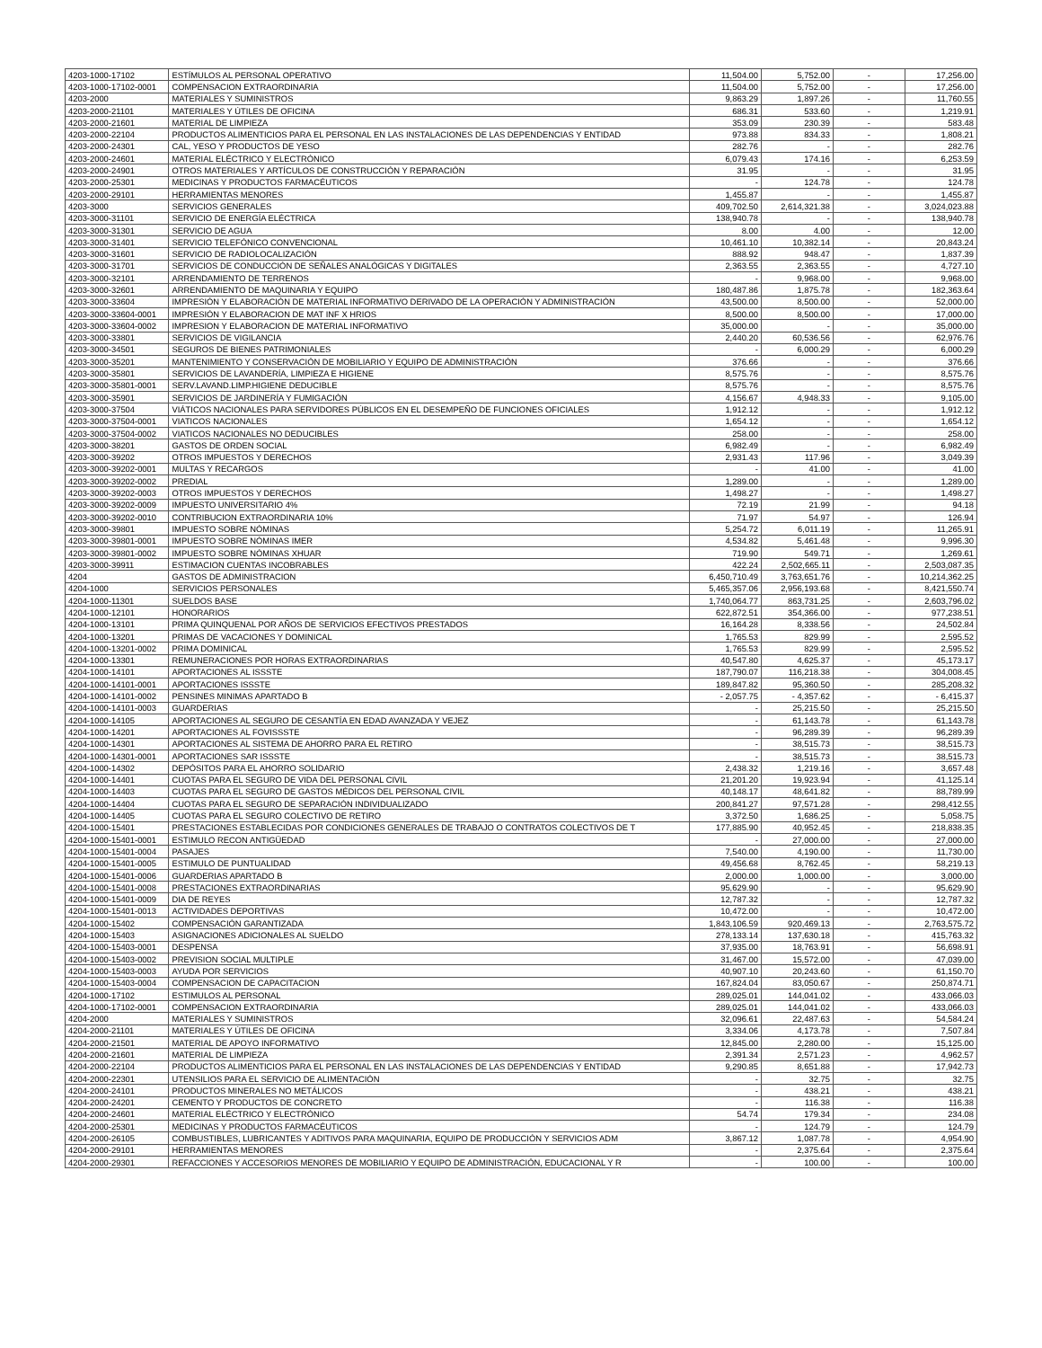| 4203-1000-17102 | ESTÍMULOS AL PERSONAL OPERATIVO | 11,504.00 | 5,752.00 | - | 17,256.00 |
| 4203-1000-17102-0001 | COMPENSACION EXTRAORDINARIA | 11,504.00 | 5,752.00 | - | 17,256.00 |
| 4203-2000 | MATERIALES Y SUMINISTROS | 9,863.29 | 1,897.26 | - | 11,760.55 |
| 4203-2000-21101 | MATERIALES Y ÚTILES DE OFICINA | 686.31 | 533.60 | - | 1,219.91 |
| 4203-2000-21601 | MATERIAL DE LIMPIEZA | 353.09 | 230.39 | - | 583.48 |
| 4203-2000-22104 | PRODUCTOS ALIMENTICIOS PARA EL PERSONAL EN LAS INSTALACIONES DE LAS DEPENDENCIAS Y ENTIDAD | 973.88 | 834.33 | - | 1,808.21 |
| 4203-2000-24301 | CAL, YESO Y PRODUCTOS DE YESO | 282.76 | - | - | 282.76 |
| 4203-2000-24601 | MATERIAL ELÉCTRICO Y ELECTRÓNICO | 6,079.43 | 174.16 | - | 6,253.59 |
| 4203-2000-24901 | OTROS MATERIALES Y ARTÍCULOS DE CONSTRUCCIÓN Y REPARACIÓN | 31.95 | - | - | 31.95 |
| 4203-2000-25301 | MEDICINAS Y PRODUCTOS FARMACÉUTICOS | - | 124.78 | - | 124.78 |
| 4203-2000-29101 | HERRAMIENTAS MENORES | 1,455.87 | - | - | 1,455.87 |
| 4203-3000 | SERVICIOS GENERALES | 409,702.50 | 2,614,321.38 | - | 3,024,023.88 |
| 4203-3000-31101 | SERVICIO DE ENERGÍA ELÉCTRICA | 138,940.78 | - | - | 138,940.78 |
| 4203-3000-31301 | SERVICIO DE AGUA | 8.00 | 4.00 | - | 12.00 |
| 4203-3000-31401 | SERVICIO TELEFÓNICO CONVENCIONAL | 10,461.10 | 10,382.14 | - | 20,843.24 |
| 4203-3000-31601 | SERVICIO DE RADIOLOCALIZACIÓN | 888.92 | 948.47 | - | 1,837.39 |
| 4203-3000-31701 | SERVICIOS DE CONDUCCIÓN DE SEÑALES ANALÓGICAS Y DIGITALES | 2,363.55 | 2,363.55 | - | 4,727.10 |
| 4203-3000-32101 | ARRENDAMIENTO DE TERRENOS | - | 9,968.00 | - | 9,968.00 |
| 4203-3000-32601 | ARRENDAMIENTO DE MAQUINARIA Y EQUIPO | 180,487.86 | 1,875.78 | - | 182,363.64 |
| 4203-3000-33604 | IMPRESIÓN Y ELABORACIÓN DE MATERIAL INFORMATIVO DERIVADO DE LA OPERACIÓN Y ADMINISTRACIÓN | 43,500.00 | 8,500.00 | - | 52,000.00 |
| 4203-3000-33604-0001 | IMPRESIÓN Y ELABORACION DE MAT INF X HRIOS | 8,500.00 | 8,500.00 | - | 17,000.00 |
| 4203-3000-33604-0002 | IMPRESION Y ELABORACION DE MATERIAL INFORMATIVO | 35,000.00 | - | - | 35,000.00 |
| 4203-3000-33801 | SERVICIOS DE VIGILANCIA | 2,440.20 | 60,536.56 | - | 62,976.76 |
| 4203-3000-34501 | SEGUROS DE BIENES PATRIMONIALES | - | 6,000.29 | - | 6,000.29 |
| 4203-3000-35201 | MANTENIMIENTO Y CONSERVACIÓN DE MOBILIARIO Y EQUIPO DE ADMINISTRACIÓN | 376.66 | - | - | 376.66 |
| 4203-3000-35801 | SERVICIOS DE LAVANDERÍA, LIMPIEZA E HIGIENE | 8,575.76 | - | - | 8,575.76 |
| 4203-3000-35801-0001 | SERV.LAVAND.LIMP.HIGIENE DEDUCIBLE | 8,575.76 | - | - | 8,575.76 |
| 4203-3000-35901 | SERVICIOS DE JARDINERÍA Y FUMIGACIÓN | 4,156.67 | 4,948.33 | - | 9,105.00 |
| 4203-3000-37504 | VIÁTICOS NACIONALES PARA SERVIDORES PÚBLICOS EN EL DESEMPEÑO DE FUNCIONES OFICIALES | 1,912.12 | - | - | 1,912.12 |
| 4203-3000-37504-0001 | VIATICOS NACIONALES | 1,654.12 | - | - | 1,654.12 |
| 4203-3000-37504-0002 | VIATICOS NACIONALES NO DEDUCIBLES | 258.00 | - | - | 258.00 |
| 4203-3000-38201 | GASTOS DE ORDEN SOCIAL | 6,982.49 | - | - | 6,982.49 |
| 4203-3000-39202 | OTROS IMPUESTOS Y DERECHOS | 2,931.43 | 117.96 | - | 3,049.39 |
| 4203-3000-39202-0001 | MULTAS Y RECARGOS | - | 41.00 | - | 41.00 |
| 4203-3000-39202-0002 | PREDIAL | 1,289.00 | - | - | 1,289.00 |
| 4203-3000-39202-0003 | OTROS IMPUESTOS Y DERECHOS | 1,498.27 | - | - | 1,498.27 |
| 4203-3000-39202-0009 | IMPUESTO UNIVERSITARIO 4% | 72.19 | 21.99 | - | 94.18 |
| 4203-3000-39202-0010 | CONTRIBUCION EXTRAORDINARIA 10% | 71.97 | 54.97 | - | 126.94 |
| 4203-3000-39801 | IMPUESTO SOBRE NÓMINAS | 5,254.72 | 6,011.19 | - | 11,265.91 |
| 4203-3000-39801-0001 | IMPUESTO SOBRE NÓMINAS IMER | 4,534.82 | 5,461.48 | - | 9,996.30 |
| 4203-3000-39801-0002 | IMPUESTO SOBRE NÓMINAS XHUAR | 719.90 | 549.71 | - | 1,269.61 |
| 4203-3000-39911 | ESTIMACION CUENTAS INCOBRABLES | 422.24 | 2,502,665.11 | - | 2,503,087.35 |
| 4204 | GASTOS DE ADMINISTRACION | 6,450,710.49 | 3,763,651.76 | - | 10,214,362.25 |
| 4204-1000 | SERVICIOS PERSONALES | 5,465,357.06 | 2,956,193.68 | - | 8,421,550.74 |
| 4204-1000-11301 | SUELDOS BASE | 1,740,064.77 | 863,731.25 | - | 2,603,796.02 |
| 4204-1000-12101 | HONORARIOS | 622,872.51 | 354,366.00 | - | 977,238.51 |
| 4204-1000-13101 | PRIMA QUINQUENAL POR AÑOS DE SERVICIOS EFECTIVOS PRESTADOS | 16,164.28 | 8,338.56 | - | 24,502.84 |
| 4204-1000-13201 | PRIMAS DE VACACIONES Y DOMINICAL | 1,765.53 | 829.99 | - | 2,595.52 |
| 4204-1000-13201-0002 | PRIMA DOMINICAL | 1,765.53 | 829.99 | - | 2,595.52 |
| 4204-1000-13301 | REMUNERACIONES POR HORAS EXTRAORDINARIAS | 40,547.80 | 4,625.37 | - | 45,173.17 |
| 4204-1000-14101 | APORTACIONES AL ISSSTE | 187,790.07 | 116,218.38 | - | 304,008.45 |
| 4204-1000-14101-0001 | APORTACIONES ISSSTE | 189,847.82 | 95,360.50 | - | 285,208.32 |
| 4204-1000-14101-0002 | PENSINES MINIMAS APARTADO B | - 2,057.75 | - 4,357.62 | - | - 6,415.37 |
| 4204-1000-14101-0003 | GUARDERIAS | - | 25,215.50 | - | 25,215.50 |
| 4204-1000-14105 | APORTACIONES AL SEGURO DE CESANTÍA EN EDAD AVANZADA Y VEJEZ | - | 61,143.78 | - | 61,143.78 |
| 4204-1000-14201 | APORTACIONES AL FOVISSSTE | - | 96,289.39 | - | 96,289.39 |
| 4204-1000-14301 | APORTACIONES AL SISTEMA DE AHORRO PARA EL RETIRO | - | 38,515.73 | - | 38,515.73 |
| 4204-1000-14301-0001 | APORTACIONES SAR ISSSTE | - | 38,515.73 | - | 38,515.73 |
| 4204-1000-14302 | DEPÓSITOS PARA EL AHORRO SOLIDARIO | 2,438.32 | 1,219.16 | - | 3,657.48 |
| 4204-1000-14401 | CUOTAS PARA EL SEGURO DE VIDA DEL PERSONAL CIVIL | 21,201.20 | 19,923.94 | - | 41,125.14 |
| 4204-1000-14403 | CUOTAS PARA EL SEGURO DE GASTOS MÉDICOS DEL PERSONAL CIVIL | 40,148.17 | 48,641.82 | - | 88,789.99 |
| 4204-1000-14404 | CUOTAS PARA EL SEGURO DE SEPARACIÓN INDIVIDUALIZADO | 200,841.27 | 97,571.28 | - | 298,412.55 |
| 4204-1000-14405 | CUOTAS PARA EL SEGURO COLECTIVO DE RETIRO | 3,372.50 | 1,686.25 | - | 5,058.75 |
| 4204-1000-15401 | PRESTACIONES ESTABLECIDAS POR CONDICIONES GENERALES DE TRABAJO O CONTRATOS COLECTIVOS DE T | 177,885.90 | 40,952.45 | - | 218,838.35 |
| 4204-1000-15401-0001 | ESTIMULO RECON ANTIGÜEDAD | - | 27,000.00 | - | 27,000.00 |
| 4204-1000-15401-0004 | PASAJES | 7,540.00 | 4,190.00 | - | 11,730.00 |
| 4204-1000-15401-0005 | ESTIMULO DE PUNTUALIDAD | 49,456.68 | 8,762.45 | - | 58,219.13 |
| 4204-1000-15401-0006 | GUARDERIAS APARTADO B | 2,000.00 | 1,000.00 | - | 3,000.00 |
| 4204-1000-15401-0008 | PRESTACIONES EXTRAORDINARIAS | 95,629.90 | - | - | 95,629.90 |
| 4204-1000-15401-0009 | DIA DE REYES | 12,787.32 | - | - | 12,787.32 |
| 4204-1000-15401-0013 | ACTIVIDADES DEPORTIVAS | 10,472.00 | - | - | 10,472.00 |
| 4204-1000-15402 | COMPENSACIÓN GARANTIZADA | 1,843,106.59 | 920,469.13 | - | 2,763,575.72 |
| 4204-1000-15403 | ASIGNACIONES ADICIONALES AL SUELDO | 278,133.14 | 137,630.18 | - | 415,763.32 |
| 4204-1000-15403-0001 | DESPENSA | 37,935.00 | 18,763.91 | - | 56,698.91 |
| 4204-1000-15403-0002 | PREVISION SOCIAL MULTIPLE | 31,467.00 | 15,572.00 | - | 47,039.00 |
| 4204-1000-15403-0003 | AYUDA POR SERVICIOS | 40,907.10 | 20,243.60 | - | 61,150.70 |
| 4204-1000-15403-0004 | COMPENSACION DE CAPACITACION | 167,824.04 | 83,050.67 | - | 250,874.71 |
| 4204-1000-17102 | ESTIMULOS AL PERSONAL | 289,025.01 | 144,041.02 | - | 433,066.03 |
| 4204-1000-17102-0001 | COMPENSACION EXTRAORDINARIA | 289,025.01 | 144,041.02 | - | 433,066.03 |
| 4204-2000 | MATERIALES Y SUMINISTROS | 32,096.61 | 22,487.63 | - | 54,584.24 |
| 4204-2000-21101 | MATERIALES Y ÚTILES DE OFICINA | 3,334.06 | 4,173.78 | - | 7,507.84 |
| 4204-2000-21501 | MATERIAL DE APOYO INFORMATIVO | 12,845.00 | 2,280.00 | - | 15,125.00 |
| 4204-2000-21601 | MATERIAL DE LIMPIEZA | 2,391.34 | 2,571.23 | - | 4,962.57 |
| 4204-2000-22104 | PRODUCTOS ALIMENTICIOS PARA EL PERSONAL EN LAS INSTALACIONES DE LAS DEPENDENCIAS Y ENTIDAD | 9,290.85 | 8,651.88 | - | 17,942.73 |
| 4204-2000-22301 | UTENSILIOS PARA EL SERVICIO DE ALIMENTACIÓN | - | 32.75 | - | 32.75 |
| 4204-2000-24101 | PRODUCTOS MINERALES NO METÁLICOS | - | 438.21 | - | 438.21 |
| 4204-2000-24201 | CEMENTO Y PRODUCTOS DE CONCRETO | - | 116.38 | - | 116.38 |
| 4204-2000-24601 | MATERIAL ELÉCTRICO Y ELECTRÓNICO | 54.74 | 179.34 | - | 234.08 |
| 4204-2000-25301 | MEDICINAS Y PRODUCTOS FARMACÉUTICOS | - | 124.79 | - | 124.79 |
| 4204-2000-26105 | COMBUSTIBLES, LUBRICANTES Y ADITIVOS PARA MAQUINARIA, EQUIPO DE PRODUCCIÓN Y SERVICIOS ADM | 3,867.12 | 1,087.78 | - | 4,954.90 |
| 4204-2000-29101 | HERRAMIENTAS MENORES | - | 2,375.64 | - | 2,375.64 |
| 4204-2000-29301 | REFACCIONES Y ACCESORIOS MENORES DE MOBILIARIO Y EQUIPO DE ADMINISTRACIÓN, EDUCACIONAL Y R | - | 100.00 | - | 100.00 |